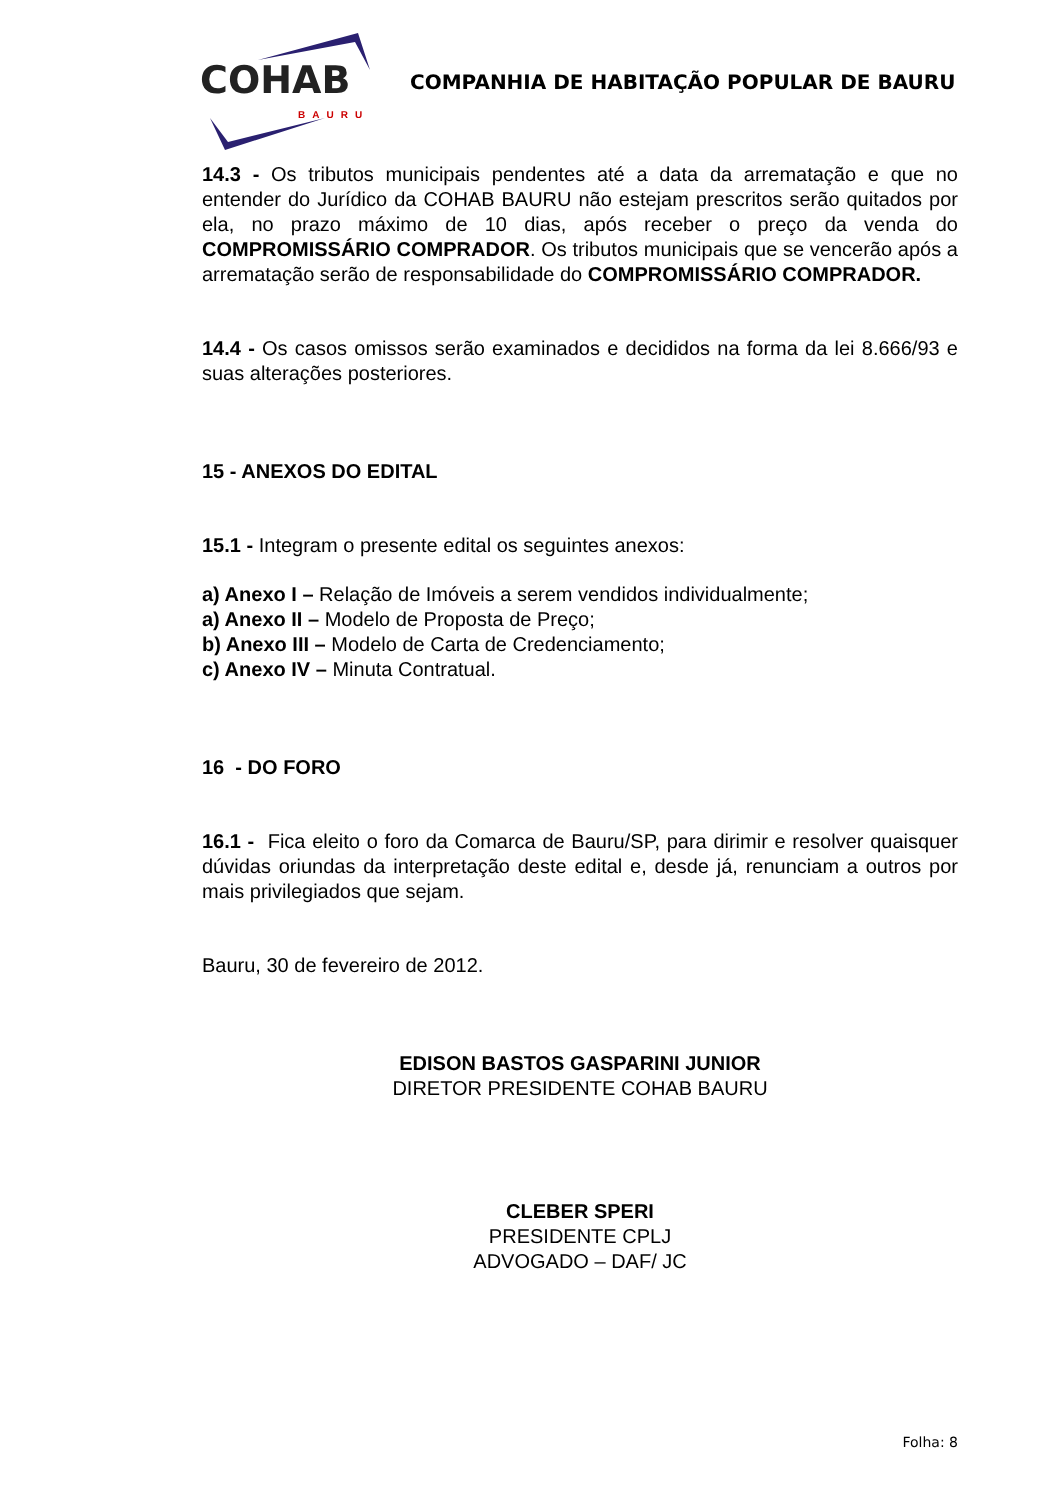COHAB BAURU
COMPANHIA DE HABITAÇÃO POPULAR DE BAURU
14.3 - Os tributos municipais pendentes até a data da arrematação e que no entender do Jurídico da COHAB BAURU não estejam prescritos serão quitados por ela, no prazo máximo de 10 dias, após receber o preço da venda do COMPROMISSÁRIO COMPRADOR. Os tributos municipais que se vencerão após a arrematação serão de responsabilidade do COMPROMISSÁRIO COMPRADOR.
14.4 - Os casos omissos serão examinados e decididos na forma da lei 8.666/93 e suas alterações posteriores.
15 - ANEXOS DO EDITAL
15.1 - Integram o presente edital os seguintes anexos:
a) Anexo I – Relação de Imóveis a serem vendidos individualmente;
a) Anexo II – Modelo de Proposta de Preço;
b) Anexo III – Modelo de Carta de Credenciamento;
c) Anexo IV – Minuta Contratual.
16 - DO FORO
16.1 - Fica eleito o foro da Comarca de Bauru/SP, para dirimir e resolver quaisquer dúvidas oriundas da interpretação deste edital e, desde já, renunciam a outros por mais privilegiados que sejam.
Bauru, 30 de fevereiro de 2012.
EDISON BASTOS GASPARINI JUNIOR
DIRETOR PRESIDENTE COHAB BAURU
CLEBER SPERI
PRESIDENTE CPLJ
ADVOGADO – DAF/ JC
Folha: 8